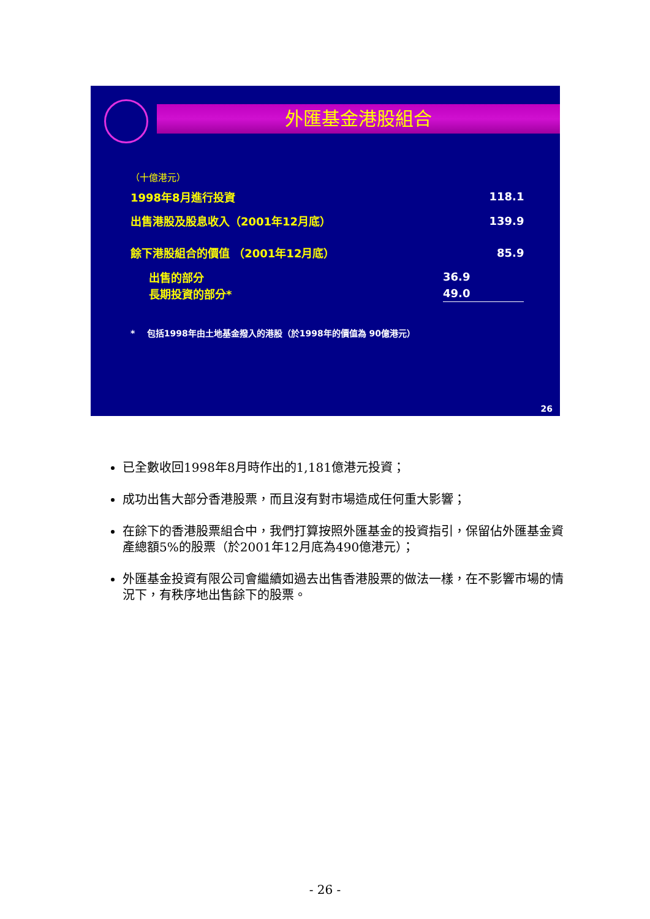外匯基金港股組合
（十億港元）
| 1998年8月進行投資 | | 118.1 |
| 出售港股及股息收入（2001年12月底） | | 139.9 |
| 餘下港股組合的價值 （2001年12月底） | | 85.9 |
| 出售的部分 | 36.9 | |
| 長期投資的部分* | 49.0 | |
* 包括1998年由土地基金撥入的港股（於1998年的價值為 90億港元）
26
已全數收回1998年8月時作出的1,181億港元投資；
成功出售大部分香港股票，而且沒有對市場造成任何重大影響；
在餘下的香港股票組合中，我們打算按照外匯基金的投資指引，保留佔外匯基金資產總額5%的股票（於2001年12月底為490億港元）；
外匯基金投資有限公司會繼續如過去出售香港股票的做法一樣，在不影響市場的情況下，有秩序地出售餘下的股票。
- 26 -